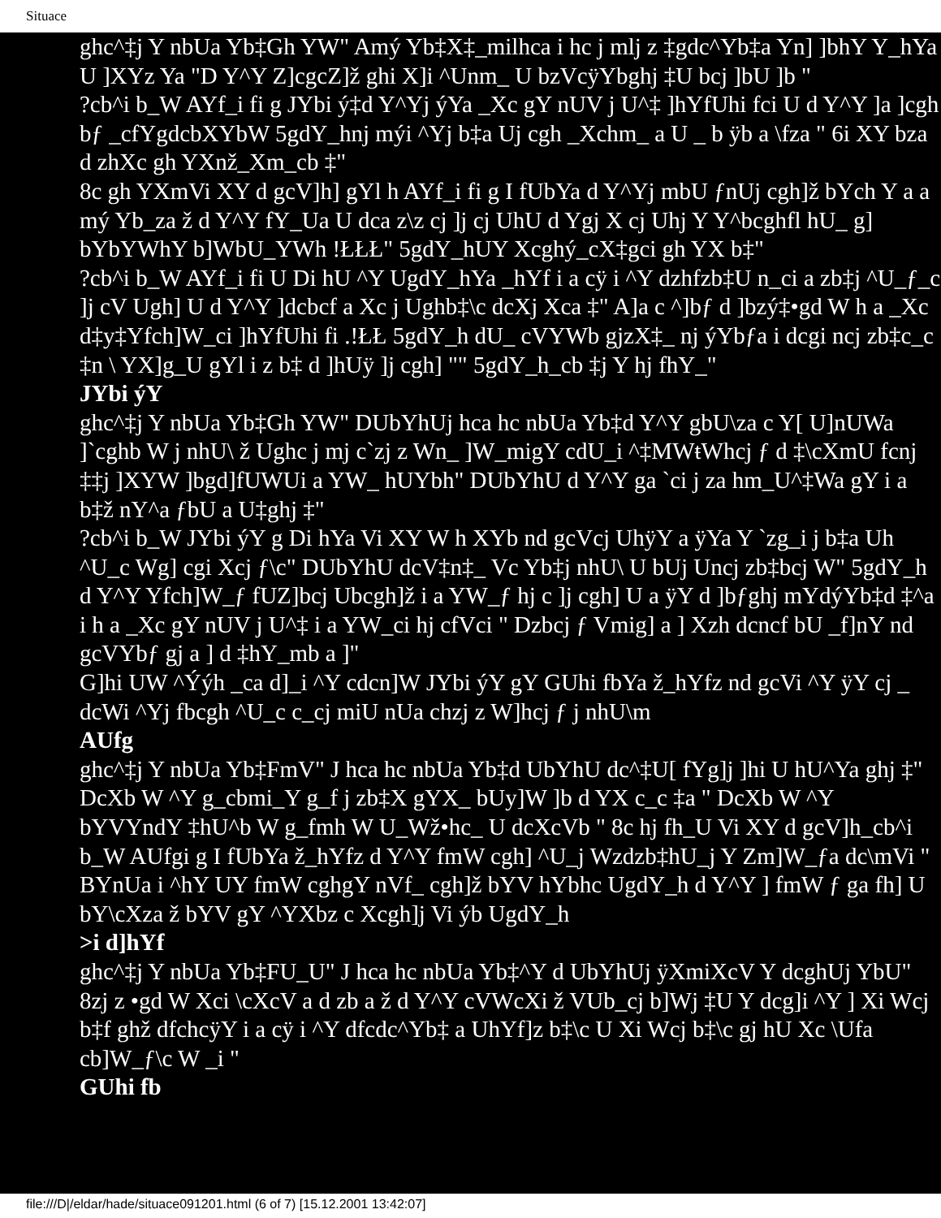Situace
ghc^‡j Y nbUa Yb‡Gh YW" Amý Yb‡X‡_milhca i hc j mlj z ‡gdc^Yb‡a Yn] ]bhY Y_hYa U ]XYz Ya "D Y^Y Z]cgcZ]ž ghi X]i ^Unm_ U bzVcÿYbghj ‡U bcj ]bU ]b "
?cb^i b_W AYf_i fi g JYbi ý‡d Y^Yj ýYa _Xc gY nUV j U^‡ ]hYfUhi fci U d Y^Y ]a ]cgh bƒ _cfYgdcbXYbW 5gdY_hnj mýi ^Yj b‡a Uj cgh _Xchm_ a U _ b ÿb a \fza " 6i XY bza d zhXc gh YXnž_Xm_cb ‡"
8c gh YXmVi XY d gcV]h] gYl h AYf_i fi g I fUbYa d Y^Yj mbU ƒnUj cgh]ž bYch Y a a mý Yb_za ž d Y^Y fY_Ua U dca z\z cj ]j cj UhU d Ygj X cj Uhj Y Y^bcghfl hU_ g] bYbYWhY b]WbU_YWh !ŁŁŁ" 5gdY_hUY Xcghý_cX‡gci gh YX b‡"
?cb^i b_W AYf_i fi U Di hU ^Y UgdY_hYa _hYf i a cÿ i ^Y dzhfzb‡U n_ci a zb‡j ^U_ƒ_c ]j cV Ugh] U d Y^Y ]dcbcf a Xc j Ughb‡\c dcXj Xca ‡" A]a c ^]bƒ d ]bzý‡•gd W h a _Xc d‡y‡Yfch]W_ci ]hYfUhi fi .!ŁŁ 5gdY_h dU_ cVYWb gjzX‡_ nj ýYbƒa i dcgi ncj zb‡c_c ‡n \ YX]g_U gYl i z b‡ d ]hUÿ ]j cgh] "" 5gdY_h_cb ‡j Y hj fhY_"
JYbi ýY
ghc^‡j Y nbUa Yb‡Gh YW" DUbYhUj hca hc nbUa Yb‡d Y^Y gbU\za c Y[ U]nUWa ]`cghb W j nhU\ ž Ughc j mj c`zj z Wn_ ]W_migY cdU_i ^‡MWŧWhcj ƒ d ‡\cXmU fcnj ‡‡j ]XYW ]bgd]fUWUi a YW_ hUYbh" DUbYhU d Y^Y ga `ci j za hm_U^‡Wa gY i a b‡ž nY^a ƒbU a U‡ghj ‡"
?cb^i b_W JYbi ýY g Di hYa Vi XY W h XYb nd gcVcj UhÿY a ÿYa Y `zg_i j b‡a Uh ^U_c Wg] cgi Xcj ƒ\c" DUbYhU dcV‡n‡_ Vc Yb‡j nhU\ U bUj Uncj zb‡bcj W" 5gdY_h d Y^Y Yfch]W_ƒ fUZ]bcj Ubcgh]ž i a YW_ƒ hj c ]j cgh] U a ÿY d ]bƒghj mYdýYb‡d ‡^a i h a _Xc gY nUV j U^‡ i a YW_ci hj cfVci " Dzbcj ƒ Vmig] a ] Xzh dcncf bU _f]nY nd gcVYbƒ gj a ] d ‡hY_mb a ]"
G]hi UW ^Ýýh _ca d]_i ^Y cdcn]W JYbi ýY gY GUhi fbYa ž_hYfz nd gcVi ^Y ÿY cj _ dcWi ^Yj fbcgh ^U_c c_cj miU nUa chzj z W]hcj ƒ j nhU\m
AUfg
ghc^‡j Y nbUa Yb‡FmV" J hca hc nbUa Yb‡d UbYhU dc^‡U[ fYg]j ]hi U hU^Ya ghj ‡" DcXb W ^Y g_cbmi_Y g_f j zb‡X gYX_ bUy]W ]b d YX c_c ‡a " DcXb W ^Y bYVYndY ‡hU^b W g_fmh W U_Wž•hc_ U dcXcVb " 8c hj fh_U Vi XY d gcV]h_cb^i b_W AUfgi g I fUbYa ž_hYfz d Y^Y fmW cgh] ^U_j Wzdzb‡hU_j Y Zm]W_ƒa dc\mVi " BYnUa i ^hY UY fmW cghgY nVf_ cgh]ž bYV hYbhc UgdY_h d Y^Y ] fmW ƒ ga fh] U bY\cXza ž bYV gY ^YXbz c Xcgh]j Vi ýb UgdY_h
>i d]hYf
ghc^‡j Y nbUa Yb‡FU_U" J hca hc nbUa Yb‡^Y d UbYhUj ÿXmiXcV Y dcghUj YbU" 8zj z •gd W Xci \cXcV a d zb a ž d Y^Y cVWcXi ž VUb_cj b]Wj ‡U Y dcg]i ^Y ] Xi Wcj b‡f ghž dfchcÿY i a cÿ i ^Y dfcdc^Yb‡ a UhYf]z b‡\c U Xi Wcj b‡\c gj hU Xc \Ufa cb]W_ƒ\c W _i "
GUhi fb
file:///D|/eldar/hade/situace091201.html (6 of 7) [15.12.2001 13:42:07]